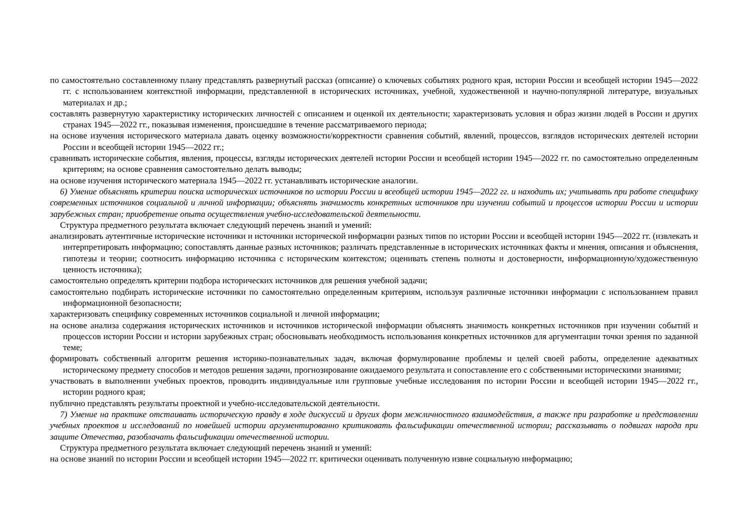по самостоятельно составленному плану представлять развернутый рассказ (описание) о ключевых событиях родного края, истории России и всеобщей истории 1945—2022 гг. с использованием контекстной информации, представленной в исторических источниках, учебной, художественной и научно-популярной литературе, визуальных материалах и др.;
составлять развернутую характеристику исторических личностей с описанием и оценкой их деятельности; характеризовать условия и образ жизни людей в России и других странах 1945—2022 гг., показывая изменения, происшедшие в течение рассматриваемого периода;
на основе изучения исторического материала давать оценку возможности/корректности сравнения событий, явлений, процессов, взглядов исторических деятелей истории России и всеобщей истории 1945—2022 гг.;
сравнивать исторические события, явления, процессы, взгляды исторических деятелей истории России и всеобщей истории 1945—2022 гг. по самостоятельно определенным критериям; на основе сравнения самостоятельно делать выводы;
на основе изучения исторического материала 1945—2022 гг. устанавливать исторические аналогии.
6) Умение объяснять критерии поиска исторических источников по истории России и всеобщей истории 1945—2022 гг. и находить их; учитывать при работе специфику современных источников социальной и личной информации; объяснять значимость конкретных источников при изучении событий и процессов истории России и истории зарубежных стран; приобретение опыта осуществления учебно-исследовательской деятельности.
Структура предметного результата включает следующий перечень знаний и умений:
анализировать аутентичные исторические источники и источники исторической информации разных типов по истории России и всеобщей истории 1945—2022 гг. (извлекать и интерпретировать информацию; сопоставлять данные разных источников; различать представленные в исторических источниках факты и мнения, описания и объяснения, гипотезы и теории; соотносить информацию источника с историческим контекстом; оценивать степень полноты и достоверности, информационную/художественную ценность источника);
самостоятельно определять критерии подбора исторических источников для решения учебной задачи;
самостоятельно подбирать исторические источники по самостоятельно определенным критериям, используя различные источники информации с использованием правил информационной безопасности;
характеризовать специфику современных источников социальной и личной информации;
на основе анализа содержания исторических источников и источников исторической информации объяснять значимость конкретных источников при изучении событий и процессов истории России и истории зарубежных стран; обосновывать необходимость использования конкретных источников для аргументации точки зрения по заданной теме;
формировать собственный алгоритм решения историко-познавательных задач, включая формулирование проблемы и целей своей работы, определение адекватных историческому предмету способов и методов решения задачи, прогнозирование ожидаемого результата и сопоставление его с собственными историческими знаниями;
участвовать в выполнении учебных проектов, проводить индивидуальные или групповые учебные исследования по истории России и всеобщей истории 1945—2022 гг., истории родного края;
публично представлять результаты проектной и учебно-исследовательской деятельности.
7) Умение на практике отстаивать историческую правду в ходе дискуссий и других форм межличностного взаимодействия, а также при разработке и представлении учебных проектов и исследований по новейшей истории аргументированно критиковать фальсификации отечественной истории; рассказывать о подвигах народа при защите Отечества, разоблачать фальсификации отечественной истории.
Структура предметного результата включает следующий перечень знаний и умений:
на основе знаний по истории России и всеобщей истории 1945—2022 гг. критически оценивать полученную извне социальную информацию;